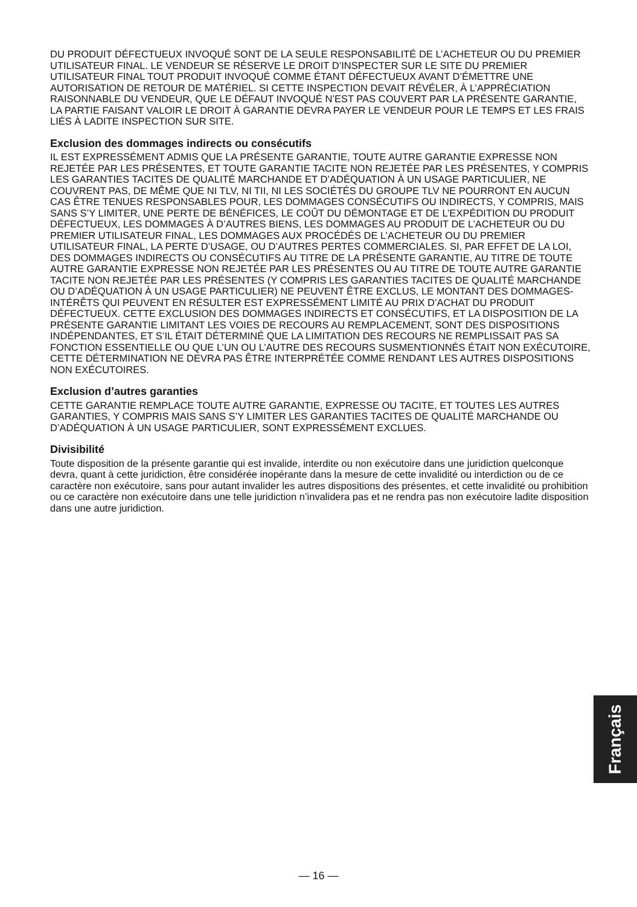DU PRODUIT DÉFECTUEUX INVOQUÉ SONT DE LA SEULE RESPONSABILITÉ DE L’ACHETEUR OU DU PREMIER UTILISATEUR FINAL. LE VENDEUR SE RÉSERVE LE DROIT D’INSPECTER SUR LE SITE DU PREMIER UTILISATEUR FINAL TOUT PRODUIT INVOQUÉ COMME ÉTANT DÉFECTUEUX AVANT D’ÉMETTRE UNE AUTORISATION DE RETOUR DE MATÉRIEL. SI CETTE INSPECTION DEVAIT RÉVÉLER, À L’APPRÉCIATION RAISONNABLE DU VENDEUR, QUE LE DÉFAUT INVOQUÉ N’EST PAS COUVERT PAR LA PRÉSENTE GARANTIE, LA PARTIE FAISANT VALOIR LE DROIT À GARANTIE DEVRA PAYER LE VENDEUR POUR LE TEMPS ET LES FRAIS LIÉS À LADITE INSPECTION SUR SITE.
Exclusion des dommages indirects ou consécutifs
IL EST EXPRESSÉMENT ADMIS QUE LA PRÉSENTE GARANTIE, TOUTE AUTRE GARANTIE EXPRESSE NON REJETÉE PAR LES PRÉSENTES, ET TOUTE GARANTIE TACITE NON REJETÉE PAR LES PRÉSENTES, Y COMPRIS LES GARANTIES TACITES DE QUALITÉ MARCHANDE ET D’ADÉQUATION À UN USAGE PARTICULIER, NE COUVRENT PAS, DE MÊME QUE NI TLV, NI TII, NI LES SOCIÉTÉS DU GROUPE TLV NE POURRONT EN AUCUN CAS ÊTRE TENUES RESPONSABLES POUR, LES DOMMAGES CONSÉCUTIFS OU INDIRECTS, Y COMPRIS, MAIS SANS S’Y LIMITER, UNE PERTE DE BÉNÉFICES, LE COÛT DU DÉMONTAGE ET DE L’EXPÉDITION DU PRODUIT DÉFECTUEUX, LES DOMMAGES À D’AUTRES BIENS, LES DOMMAGES AU PRODUIT DE L’ACHETEUR OU DU PREMIER UTILISATEUR FINAL, LES DOMMAGES AUX PROCÉDÉS DE L’ACHETEUR OU DU PREMIER UTILISATEUR FINAL, LA PERTE D’USAGE, OU D’AUTRES PERTES COMMERCIALES. SI, PAR EFFET DE LA LOI, DES DOMMAGES INDIRECTS OU CONSÉCUTIFS AU TITRE DE LA PRÉSENTE GARANTIE, AU TITRE DE TOUTE AUTRE GARANTIE EXPRESSE NON REJETÉE PAR LES PRÉSENTES OU AU TITRE DE TOUTE AUTRE GARANTIE TACITE NON REJETÉE PAR LES PRÉSENTES (Y COMPRIS LES GARANTIES TACITES DE QUALITÉ MARCHANDE OU D’ADÉQUATION À UN USAGE PARTICULIER) NE PEUVENT ÊTRE EXCLUS, LE MONTANT DES DOMMAGES-INTÉRÊTS QUI PEUVENT EN RÉSULTER EST EXPRESSÉMENT LIMITÉ AU PRIX D’ACHAT DU PRODUIT DÉFECTUEUX. CETTE EXCLUSION DES DOMMAGES INDIRECTS ET CONSÉCUTIFS, ET LA DISPOSITION DE LA PRÉSENTE GARANTIE LIMITANT LES VOIES DE RECOURS AU REMPLACEMENT, SONT DES DISPOSITIONS INDÉPENDANTES, ET S’IL ÉTAIT DÉTERMINÉ QUE LA LIMITATION DES RECOURS NE REMPLISSAIT PAS SA FONCTION ESSENTIELLE OU QUE L’UN OU L’AUTRE DES RECOURS SUSMENTIONNÉS ÉTAIT NON EXÉCUTOIRE, CETTE DÉTERMINATION NE DEVRA PAS ÊTRE INTERPRÉTÉE COMME RENDANT LES AUTRES DISPOSITIONS NON EXÉCUTOIRES.
Exclusion d’autres garanties
CETTE GARANTIE REMPLACE TOUTE AUTRE GARANTIE, EXPRESSE OU TACITE, ET TOUTES LES AUTRES GARANTIES, Y COMPRIS MAIS SANS S’Y LIMITER LES GARANTIES TACITES DE QUALITÉ MARCHANDE OU D’ADÉQUATION À UN USAGE PARTICULIER, SONT EXPRESSÉMENT EXCLUES.
Divisibilité
Toute disposition de la présente garantie qui est invalide, interdite ou non exécutoire dans une juridiction quelconque devra, quant à cette juridiction, être considérée inopérante dans la mesure de cette invalidité ou interdiction ou de ce caractère non exécutoire, sans pour autant invalider les autres dispositions des présentes, et cette invalidité ou prohibition ou ce caractère non exécutoire dans une telle juridiction n’invalidera pas et ne rendra pas non exécutoire ladite disposition dans une autre juridiction.
Français
— 16 —